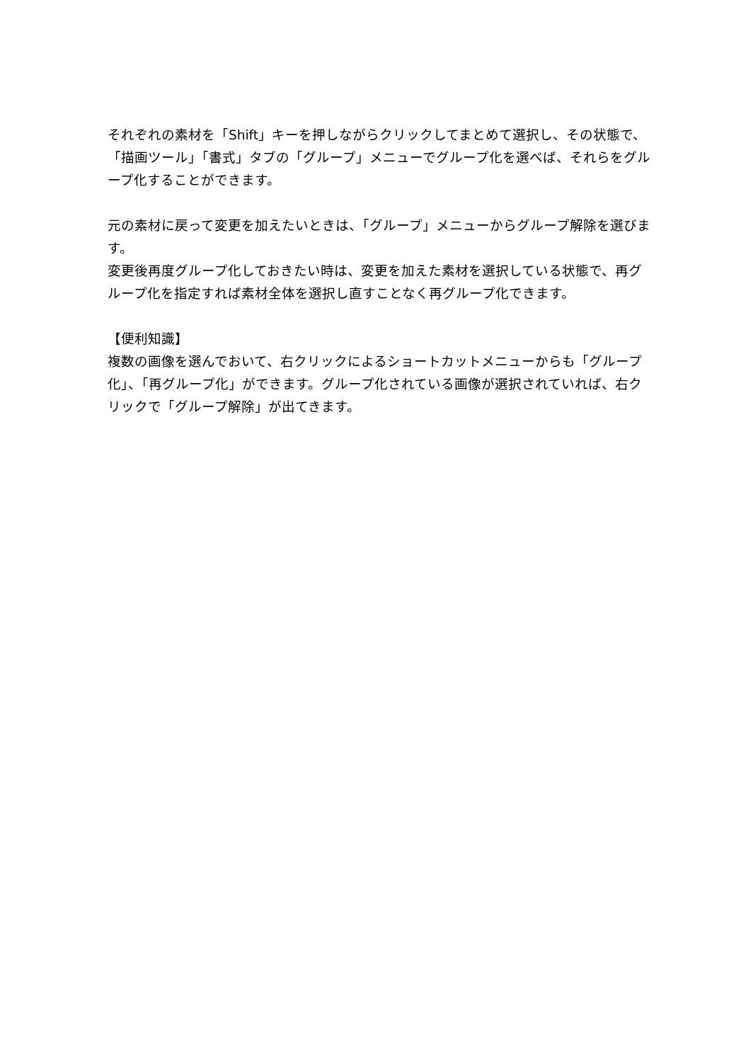それぞれの素材を「Shift」キーを押しながらクリックしてまとめて選択し、その状態で、「描画ツール」「書式」タブの「グループ」メニューでグループ化を選べば、それらをグループ化することができます。
元の素材に戻って変更を加えたいときは、「グループ」メニューからグループ解除を選びます。
変更後再度グループ化しておきたい時は、変更を加えた素材を選択している状態で、再グループ化を指定すれば素材全体を選択し直すことなく再グループ化できます。
【便利知識】
複数の画像を選んでおいて、右クリックによるショートカットメニューからも「グループ化」、「再グループ化」ができます。グループ化されている画像が選択されていれば、右クリックで「グループ解除」が出てきます。